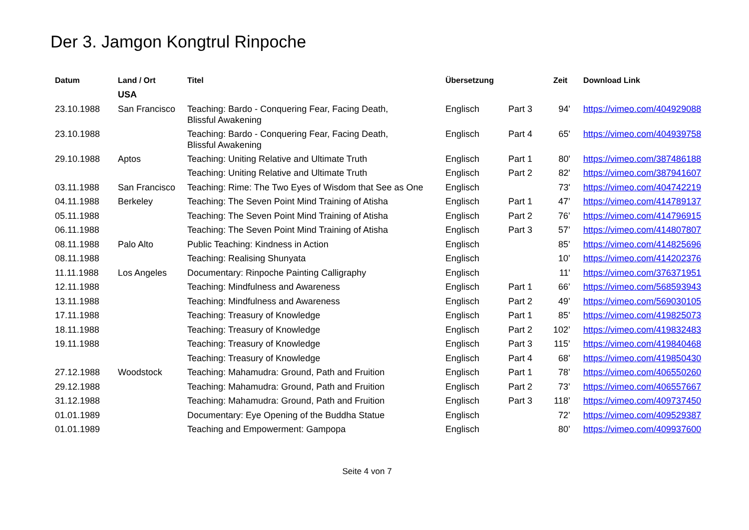Der 3. Jamgon Kongtrul Rinpoche
| Datum | Land / Ort | Titel | Übersetzung | | Zeit | Download Link |
| --- | --- | --- | --- | --- | --- | --- |
| | USA | | | | | |
| 23.10.1988 | San Francisco | Teaching: Bardo - Conquering Fear, Facing Death, Blissful Awakening | Englisch | Part 3 | 94' | https://vimeo.com/404929088 |
| 23.10.1988 | | Teaching: Bardo - Conquering Fear, Facing Death, Blissful Awakening | Englisch | Part 4 | 65' | https://vimeo.com/404939758 |
| 29.10.1988 | Aptos | Teaching: Uniting Relative and Ultimate Truth | Englisch | Part 1 | 80' | https://vimeo.com/387486188 |
| | | Teaching: Uniting Relative and Ultimate Truth | Englisch | Part 2 | 82' | https://vimeo.com/387941607 |
| 03.11.1988 | San Francisco | Teaching: Rime: The Two Eyes of Wisdom that See as One | Englisch | | 73' | https://vimeo.com/404742219 |
| 04.11.1988 | Berkeley | Teaching: The Seven Point Mind Training of Atisha | Englisch | Part 1 | 47’ | https://vimeo.com/414789137 |
| 05.11.1988 | | Teaching: The Seven Point Mind Training of Atisha | Englisch | Part 2 | 76’ | https://vimeo.com/414796915 |
| 06.11.1988 | | Teaching: The Seven Point Mind Training of Atisha | Englisch | Part 3 | 57’ | https://vimeo.com/414807807 |
| 08.11.1988 | Palo Alto | Public Teaching: Kindness in Action | Englisch | | 85’ | https://vimeo.com/414825696 |
| 08.11.1988 | | Teaching: Realising Shunyata | Englisch | | 10’ | https://vimeo.com/414202376 |
| 11.11.1988 | Los Angeles | Documentary: Rinpoche Painting Calligraphy | Englisch | | 11' | https://vimeo.com/376371951 |
| 12.11.1988 | | Teaching: Mindfulness and Awareness | Englisch | Part 1 | 66’ | https://vimeo.com/568593943 |
| 13.11.1988 | | Teaching: Mindfulness and Awareness | Englisch | Part 2 | 49’ | https://vimeo.com/569030105 |
| 17.11.1988 | | Teaching: Treasury of Knowledge | Englisch | Part 1 | 85’ | https://vimeo.com/419825073 |
| 18.11.1988 | | Teaching: Treasury of Knowledge | Englisch | Part 2 | 102’ | https://vimeo.com/419832483 |
| 19.11.1988 | | Teaching: Treasury of Knowledge | Englisch | Part 3 | 115’ | https://vimeo.com/419840468 |
| | | Teaching: Treasury of Knowledge | Englisch | Part 4 | 68’ | https://vimeo.com/419850430 |
| 27.12.1988 | Woodstock | Teaching: Mahamudra: Ground, Path and Fruition | Englisch | Part 1 | 78’ | https://vimeo.com/406550260 |
| 29.12.1988 | | Teaching: Mahamudra: Ground, Path and Fruition | Englisch | Part 2 | 73’ | https://vimeo.com/406557667 |
| 31.12.1988 | | Teaching: Mahamudra: Ground, Path and Fruition | Englisch | Part 3 | 118’ | https://vimeo.com/409737450 |
| 01.01.1989 | | Documentary: Eye Opening of the Buddha Statue | Englisch | | 72’ | https://vimeo.com/409529387 |
| 01.01.1989 | | Teaching and Empowerment: Gampopa | Englisch | | 80’ | https://vimeo.com/409937600 |
Seite 4 von 7